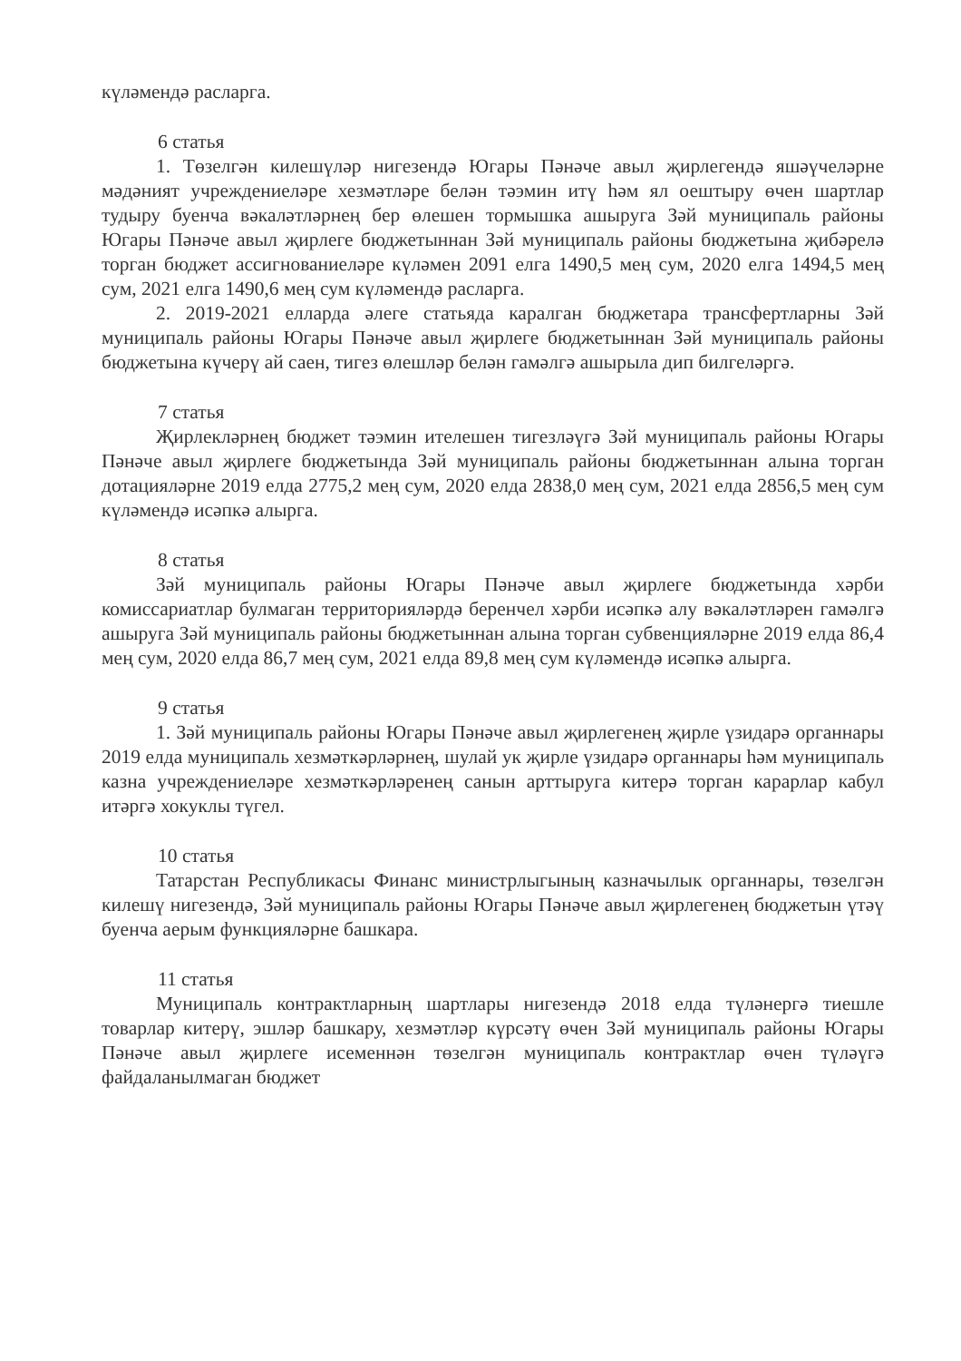күләмендә расларга.
6 статья
1. Төзелгән килешүләр нигезендә Югары Пәнәче авыл җирлегендә яшәүчеләрне мәдәният учреждениеләре хезмәтләре белән тәэмин итү һәм ял оештыру өчен шартлар тудыру буенча вәкаләтләрнең бер өлешен тормышка ашыруга Зәй муниципаль районы Югары Пәнәче авыл җирлеге бюджетыннан Зәй муниципаль районы бюджетына җибәрелә торган бюджет ассигнованиеләре күләмен 2091 елга 1490,5 мең сум, 2020 елга 1494,5 мең сум, 2021 елга 1490,6 мең сум күләмендә расларга.
2. 2019-2021 елларда әлеге статьяда каралган бюджетара трансфертларны Зәй муниципаль районы Югары Пәнәче авыл җирлеге бюджетыннан Зәй муниципаль районы бюджетына күчерү ай саен, тигез өлешләр белән гамәлгә ашырыла дип билгеләргә.
7 статья
Җирлекләрнең бюджет тәэмин ителешен тигезләүгә Зәй муниципаль районы Югары Пәнәче авыл җирлеге бюджетында Зәй муниципаль районы бюджетыннан алына торган дотацияләрне 2019 елда 2775,2 мең сум, 2020 елда 2838,0 мең сум, 2021 елда 2856,5 мең сум күләмендә исәпкә алырга.
8 статья
Зәй муниципаль районы Югары Пәнәче авыл җирлеге бюджетында хәрби комиссариатлар булмаган территорияләрдә беренчел хәрби исәпкә алу вәкаләтләрен гамәлгә ашыруга Зәй муниципаль районы бюджетыннан алына торган субвенцияләрне 2019 елда 86,4 мең сум, 2020 елда 86,7 мең сум, 2021 елда 89,8 мең сум күләмендә исәпкә алырга.
9 статья
1. Зәй муниципаль районы Югары Пәнәче авыл җирлегенең җирле үзидарә органнары 2019 елда муниципаль хезмәткәрләрнең, шулай ук җирле үзидарә органнары һәм муниципаль казна учреждениеләре хезмәткәрләренең санын арттыруга китерә торган карарлар кабул итәргә хокуклы түгел.
10 статья
Татарстан Республикасы Финанс министрлыгының казначылык органнары, төзелгән килешү нигезендә, Зәй муниципаль районы Югары Пәнәче авыл җирлегенең бюджетын үтәү буенча аерым функцияләрне башкара.
11 статья
Муниципаль контрактларның шартлары нигезендә 2018 елда түләнергә тиешле товарлар китерү, эшләр башкару, хезмәтләр күрсәтү өчен Зәй муниципаль районы Югары Пәнәче авыл җирлеге исеменнән төзелгән муниципаль контрактлар өчен түләүгә файдаланылмаган бюджет